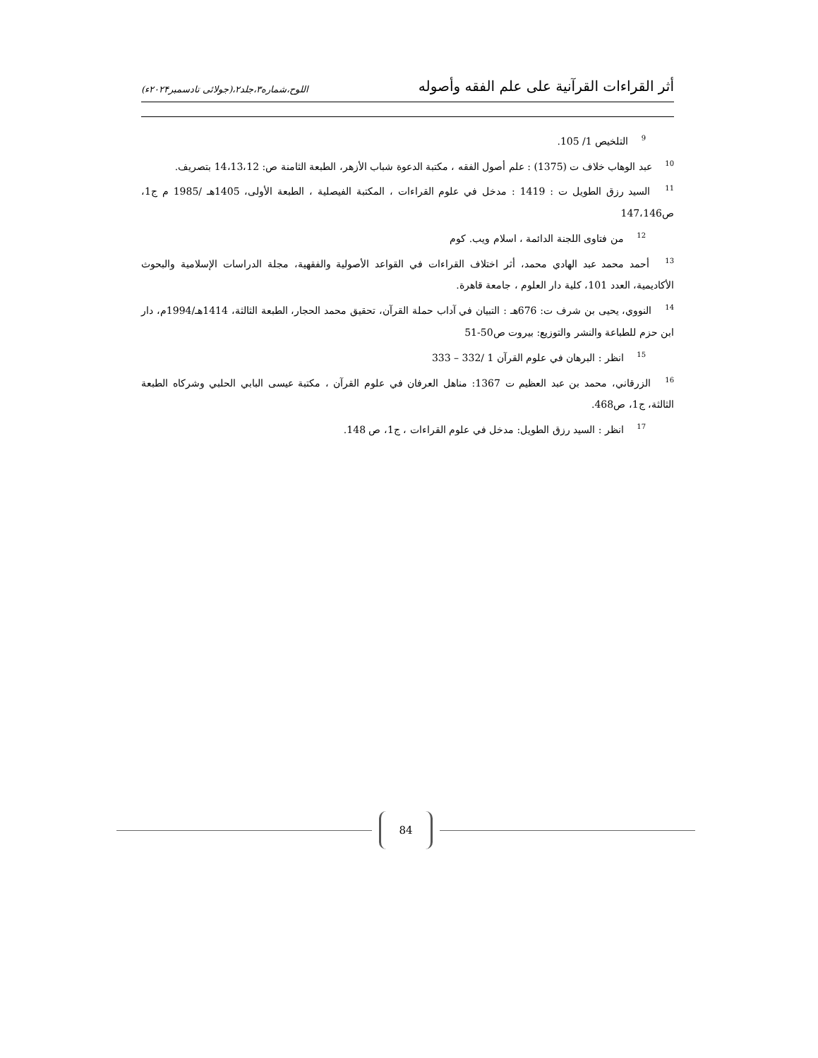أثر القراءات القرآنية على علم الفقه وأصوله اللوح،شماره۳،جلد۲،(جولائی تادسمبر۲۰۲۴ء)
<sup>9</sup> التلخيص 1/ 105.
<sup>10</sup> عبد الوهاب خلاف ت (1375) : علم أصول الفقه ، مكتبة الدعوة شباب الأزهر، الطبعة الثامنة ص: 14،13،12 بتصريف.
<sup>11</sup> السيد رزق الطويل ت : 1419 : مدخل في علوم القراءات ، المكتبة الفيصلية ، الطبعة الأولى، 1405هـ /1985 م ج1، ص147،146
<sup>12</sup> من فتاوى اللجنة الدائمة ، اسلام ويب. كوم
<sup>13</sup> أحمد محمد عبد الهادي محمد، أثر اختلاف القراءات في القواعد الأصولية والفقهية، مجلة الدراسات الإسلامية والبحوث الأكاديمية، العدد 101، كلية دار العلوم ، جامعة قاهرة.
<sup>14</sup> النووي، يحيى بن شرف ت: 676هـ : التبيان في آداب حملة القرآن، تحقيق محمد الحجار، الطبعة الثالثة، 1414هـ/1994م، دار ابن حزم للطباعة والنشر والتوزيع: بيروت ص50-51
<sup>15</sup> انظر : البرهان في علوم القرآن 1 /332 – 333
<sup>16</sup> الزرقاني، محمد بن عبد العظيم ت 1367: مناهل العرفان في علوم القرآن ، مكتبة عيسى البابي الحلبي وشركاه الطبعة الثالثة، ج1، ص468.
<sup>17</sup> انظر : السيد رزق الطويل: مدخل في علوم القراءات ، ج1، ص 148.
84